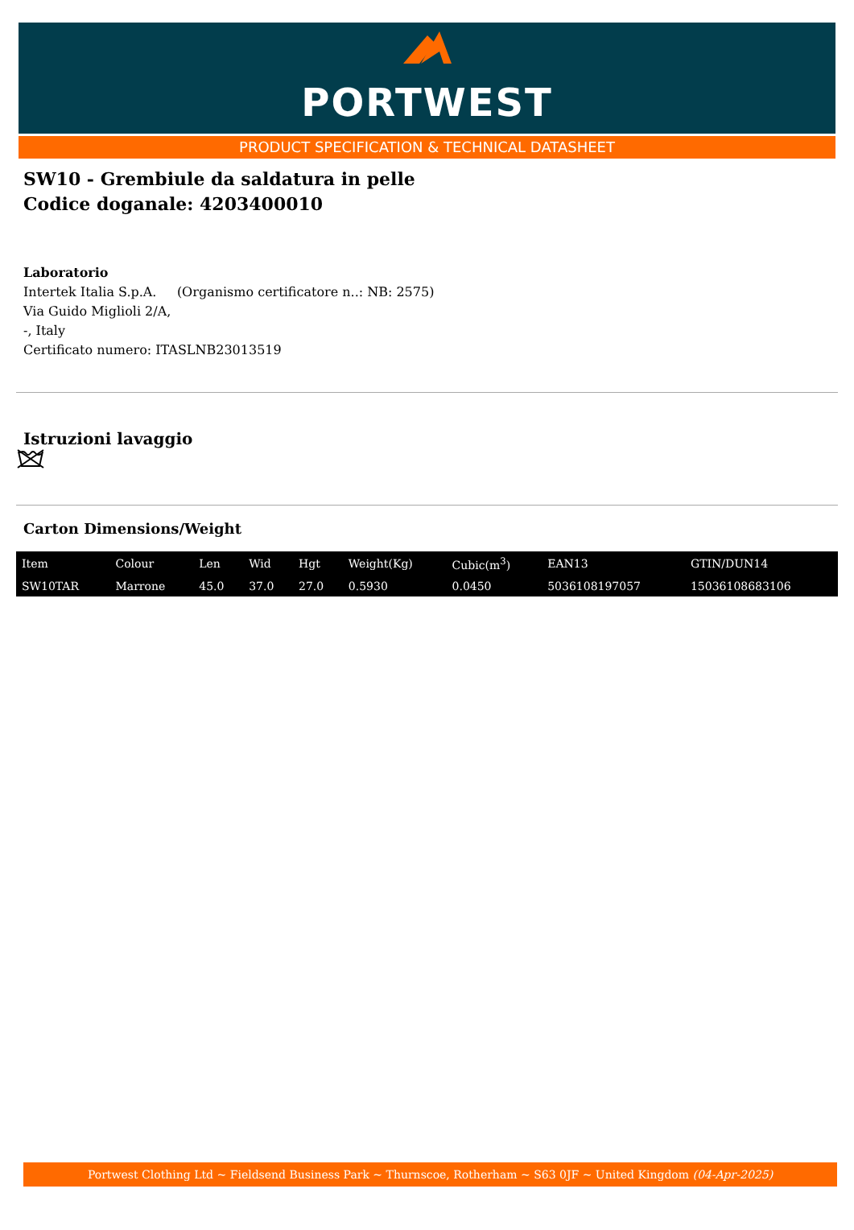PORTWEST
PRODUCT SPECIFICATION & TECHNICAL DATASHEET
SW10 - Grembiule da saldatura in pelle
Codice doganale: 4203400010
Laboratorio
Intertek Italia S.p.A. (Organismo certificatore n..: NB: 2575)
Via Guido Miglioli 2/A,
-, Italy
Certificato numero: ITASLNB23013519
Istruzioni lavaggio
Carton Dimensions/Weight
| Item | Colour | Len | Wid | Hgt | Weight(Kg) | Cubic(m<sup>3</sup>) | EAN13 | GTIN/DUN14 |
| --- | --- | --- | --- | --- | --- | --- | --- | --- |
| SW10TAR | Marrone | 45.0 | 37.0 | 27.0 | 0.5930 | 0.0450 | 5036108197057 | 15036108683106 |
Portwest Clothing Ltd ~ Fieldsend Business Park ~ Thurnscoe, Rotherham ~ S63 0JF ~ United Kingdom (04-Apr-2025)